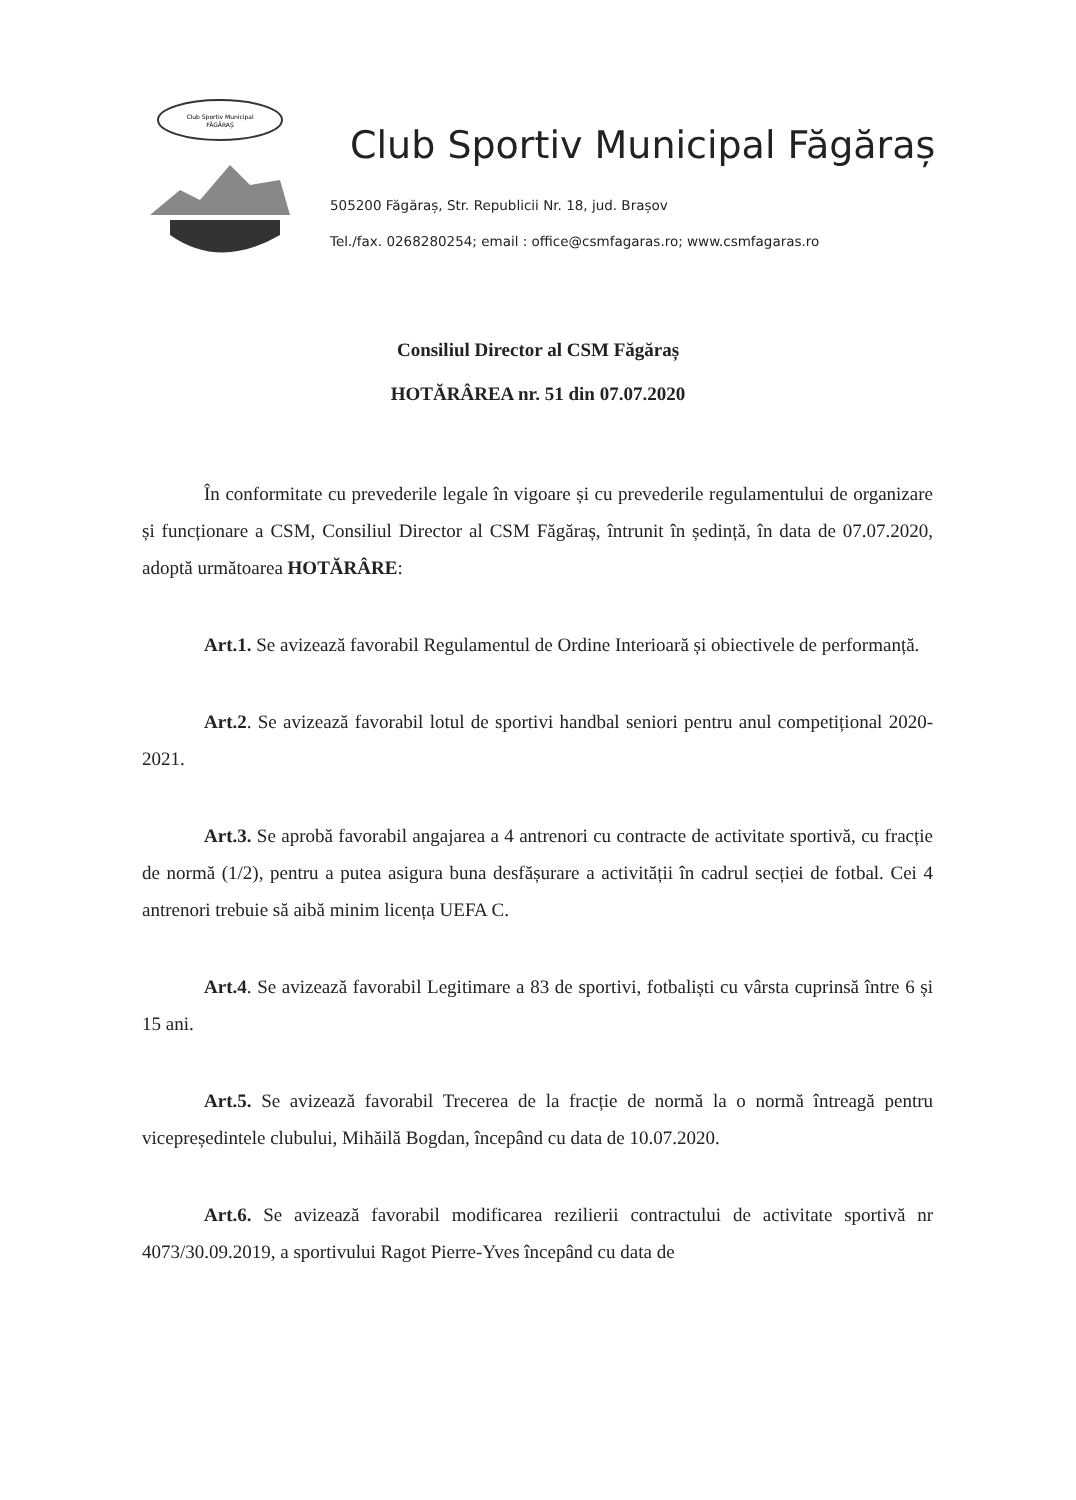Club Sportiv Municipal
FĂGĂRAȘ
Club Sportiv Municipal Făgăraș
505200 Făgăraș, Str. Republicii Nr. 18, jud. Brașov
Tel./fax. 0268280254; email : office@csmfagaras.ro; www.csmfagaras.ro
Consiliul Director al CSM Făgăraș
HOTĂRÂREA nr. 51 din 07.07.2020
În conformitate cu prevederile legale în vigoare și cu prevederile regulamentului de organizare și funcționare a CSM, Consiliul Director al CSM Făgăraș, întrunit în ședință, în data de 07.07.2020, adoptă următoarea HOTĂRÂRE:
Art.1. Se avizează favorabil Regulamentul de Ordine Interioară și obiectivele de performanță.
Art.2. Se avizează favorabil lotul de sportivi handbal seniori pentru anul competițional 2020-2021.
Art.3. Se aprobă favorabil angajarea a 4 antrenori cu contracte de activitate sportivă, cu fracție de normă (1/2), pentru a putea asigura buna desfășurare a activității în cadrul secției de fotbal. Cei 4 antrenori trebuie să aibă minim licența UEFA C.
Art.4. Se avizează favorabil Legitimare a 83 de sportivi, fotbaliști cu vârsta cuprinsă între 6 și 15 ani.
Art.5. Se avizează favorabil Trecerea de la fracție de normă la o normă întreagă pentru vicepreședintele clubului, Mihăilă Bogdan, începând cu data de 10.07.2020.
Art.6. Se avizează favorabil modificarea rezilierii contractului de activitate sportivă nr 4073/30.09.2019, a sportivului Ragot Pierre-Yves începând cu data de